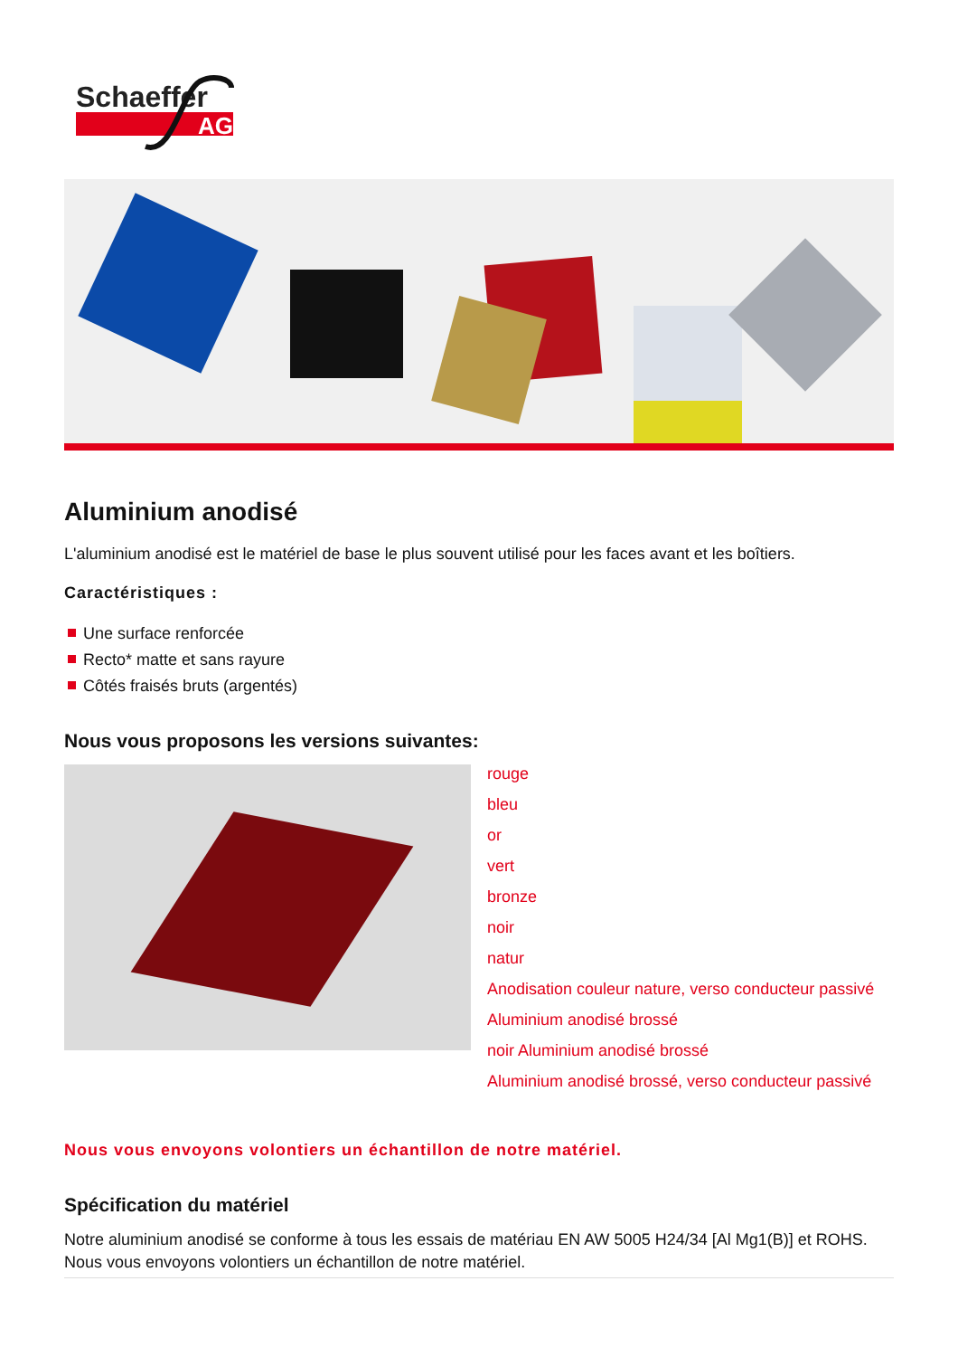Schaeffer
AG
Aluminium anodisé
L'aluminium anodisé est le matériel de base le plus souvent utilisé pour les faces avant et les boîtiers.
Caractéristiques :
Une surface renforcée
Recto* matte et sans rayure
Côtés fraisés bruts (argentés)
Nous vous proposons les versions suivantes:
rouge
bleu
or
vert
bronze
noir
natur
Anodisation couleur nature, verso conducteur passivé
Aluminium anodisé brossé
noir Aluminium anodisé brossé
Aluminium anodisé brossé, verso conducteur passivé
Nous vous envoyons volontiers un échantillon de notre matériel.
Spécification du matériel
Notre aluminium anodisé se conforme à tous les essais de matériau EN AW 5005 H24/34 [Al Mg1(B)] et ROHS. Nous vous envoyons volontiers un échantillon de notre matériel.